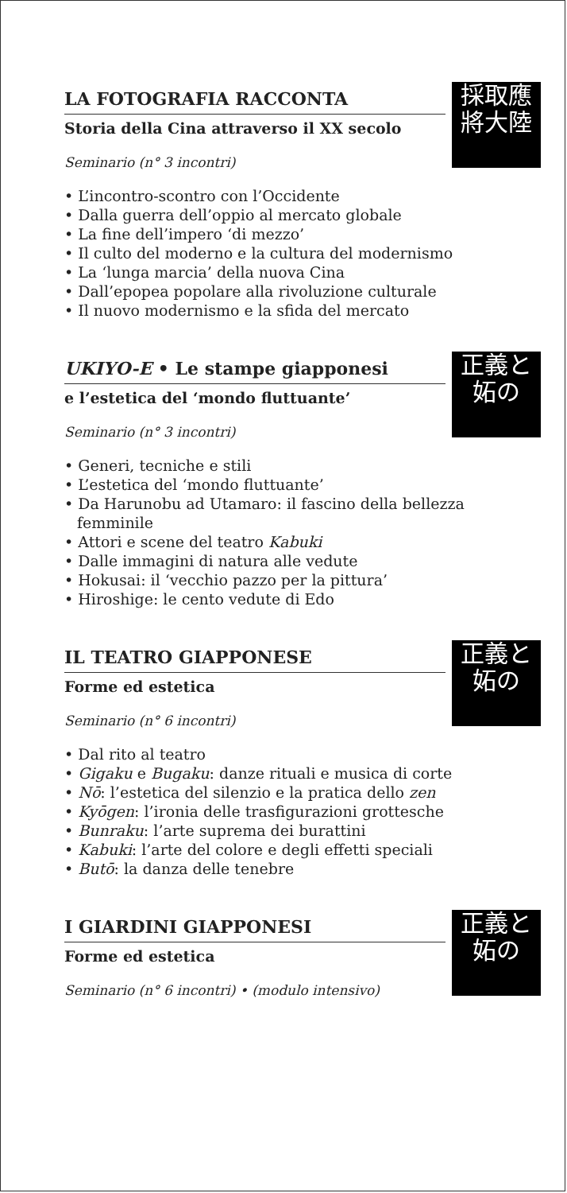採取應
將大陸
LA FOTOGRAFIA RACCONTA
Storia della Cina attraverso il XX secolo
Seminario (n° 3 incontri)
• L’incontro-scontro con l’Occidente
• Dalla guerra dell’oppio al mercato globale
• La fine dell’impero ‘di mezzo’
• Il culto del moderno e la cultura del modernismo
• La ‘lunga marcia’ della nuova Cina
• Dall’epopea popolare alla rivoluzione culturale
• Il nuovo modernismo e la sfida del mercato
正義と
妬の
UKIYO-E • Le stampe giapponesi
e l’estetica del ‘mondo fluttuante’
Seminario (n° 3 incontri)
• Generi, tecniche e stili
• L’estetica del ‘mondo fluttuante’
• Da Harunobu ad Utamaro: il fascino della bellezza femminile
• Attori e scene del teatro Kabuki
• Dalle immagini di natura alle vedute
• Hokusai: il ‘vecchio pazzo per la pittura’
• Hiroshige: le cento vedute di Edo
正義と
妬の
IL TEATRO GIAPPONESE
Forme ed estetica
Seminario (n° 6 incontri)
• Dal rito al teatro
• Gigaku e Bugaku: danze rituali e musica di corte
• Nō: l’estetica del silenzio e la pratica dello zen
• Kyōgen: l’ironia delle trasfigurazioni grottesche
• Bunraku: l’arte suprema dei burattini
• Kabuki: l’arte del colore e degli effetti speciali
• Butō: la danza delle tenebre
正義と
妬の
I GIARDINI GIAPPONESI
Forme ed estetica
Seminario (n° 6 incontri) • (modulo intensivo)